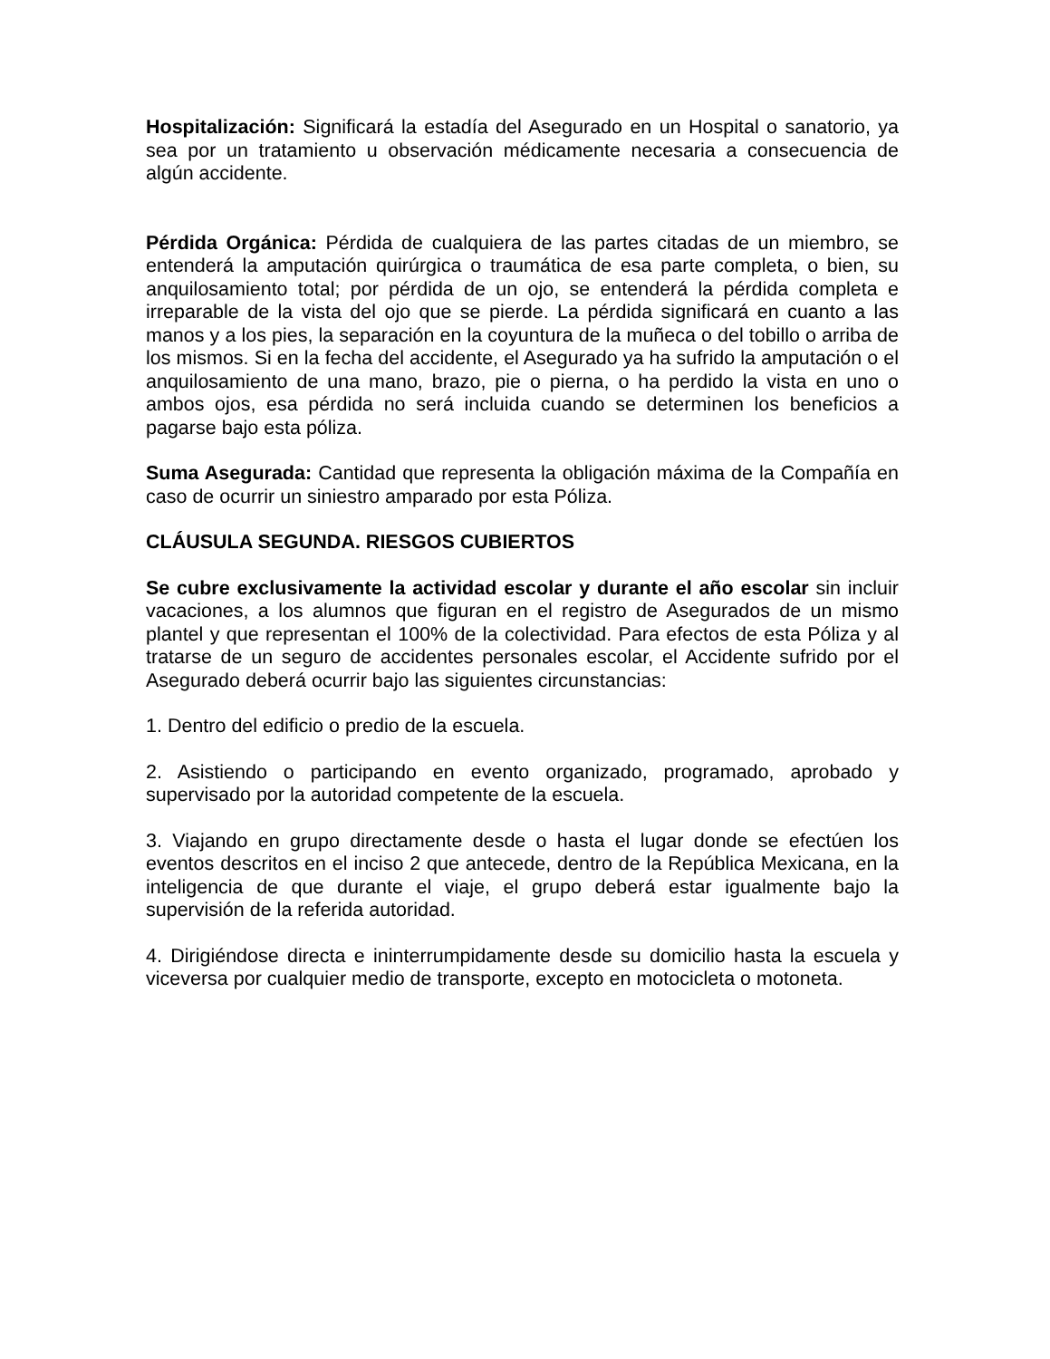Hospitalización: Significará la estadía del Asegurado en un Hospital o sanatorio, ya sea por un tratamiento u observación médicamente necesaria a consecuencia de algún accidente.
Pérdida Orgánica: Pérdida de cualquiera de las partes citadas de un miembro, se entenderá la amputación quirúrgica o traumática de esa parte completa, o bien, su anquilosamiento total; por pérdida de un ojo, se entenderá la pérdida completa e irreparable de la vista del ojo que se pierde. La pérdida significará en cuanto a las manos y a los pies, la separación en la coyuntura de la muñeca o del tobillo o arriba de los mismos. Si en la fecha del accidente, el Asegurado ya ha sufrido la amputación o el anquilosamiento de una mano, brazo, pie o pierna, o ha perdido la vista en uno o ambos ojos, esa pérdida no será incluida cuando se determinen los beneficios a pagarse bajo esta póliza.
Suma Asegurada: Cantidad que representa la obligación máxima de la Compañía en caso de ocurrir un siniestro amparado por esta Póliza.
CLÁUSULA SEGUNDA. RIESGOS CUBIERTOS
Se cubre exclusivamente la actividad escolar y durante el año escolar sin incluir vacaciones, a los alumnos que figuran en el registro de Asegurados de un mismo plantel y que representan el 100% de la colectividad. Para efectos de esta Póliza y al tratarse de un seguro de accidentes personales escolar, el Accidente sufrido por el Asegurado deberá ocurrir bajo las siguientes circunstancias:
1. Dentro del edificio o predio de la escuela.
2. Asistiendo o participando en evento organizado, programado, aprobado y supervisado por la autoridad competente de la escuela.
3. Viajando en grupo directamente desde o hasta el lugar donde se efectúen los eventos descritos en el inciso 2 que antecede, dentro de la República Mexicana, en la inteligencia de que durante el viaje, el grupo deberá estar igualmente bajo la supervisión de la referida autoridad.
4. Dirigiéndose directa e ininterrumpidamente desde su domicilio hasta la escuela y viceversa por cualquier medio de transporte, excepto en motocicleta o motoneta.